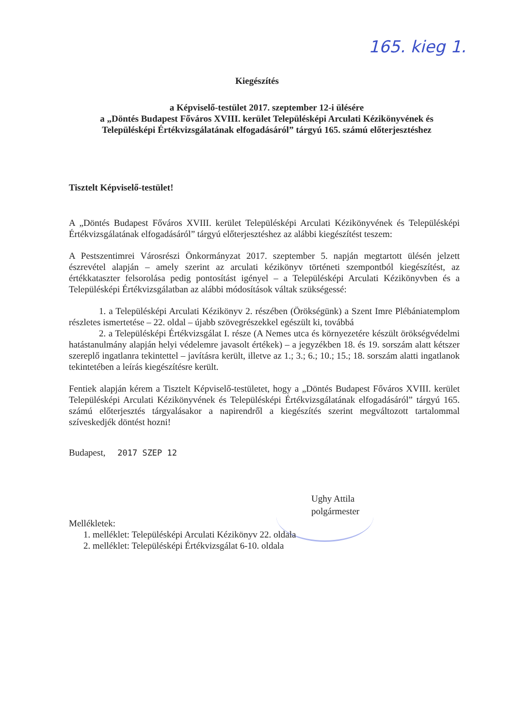165. kieg 1.
Kiegészítés
a Képviselő-testület 2017. szeptember 12-i ülésére
a „Döntés Budapest Főváros XVIII. kerület Településképi Arculati Kézikönyvének és Településképi Értékvizsgálatának elfogadásáról” tárgyú 165. számú előterjesztéshez
Tisztelt Képviselő-testület!
A „Döntés Budapest Főváros XVIII. kerület Településképi Arculati Kézikönyvének és Településképi Értékvizsgálatának elfogadásáról” tárgyú előterjesztéshez az alábbi kiegészítést teszem:
A Pestszentimrei Városrészi Önkormányzat 2017. szeptember 5. napján megtartott ülésén jelzett észrevétel alapján – amely szerint az arculati kézikönyv történeti szempontból kiegészítést, az értékkataszter felsorolása pedig pontosítást igényel – a Településképi Arculati Kézikönyvben és a Településképi Értékvizsgálatban az alábbi módosítások váltak szükségessé:
1. a Településképi Arculati Kézikönyv 2. részében (Örökségünk) a Szent Imre Plébániatemplom részletes ismertetése – 22. oldal – újabb szövegrészekkel egészült ki, továbbá
2. a Településképi Értékvizsgálat I. része (A Nemes utca és környezetére készült örökségvédelmi hatástanulmány alapján helyi védelemre javasolt értékek) – a jegyzékben 18. és 19. sorszám alatt kétszer szereplő ingatlanra tekintettel – javításra került, illetve az 1.; 3.; 6.; 10.; 15.; 18. sorszám alatti ingatlanok tekintetében a leírás kiegészítésre került.
Fentiek alapján kérem a Tisztelt Képviselő-testületet, hogy a „Döntés Budapest Főváros XVIII. kerület Településképi Arculati Kézikönyvének és Településképi Értékvizsgálatának elfogadásáról” tárgyú 165. számú előterjesztés tárgyalásakor a napirendről a kiegészítés szerint megváltozott tartalommal szíveskedjék döntést hozni!
Budapest, 2017 SZEP 12
Ughy Attila
polgármester
Mellékletek:
1. melléklet: Településképi Arculati Kézikönyv 22. oldala
2. melléklet: Településképi Értékvizsgálat 6-10. oldala